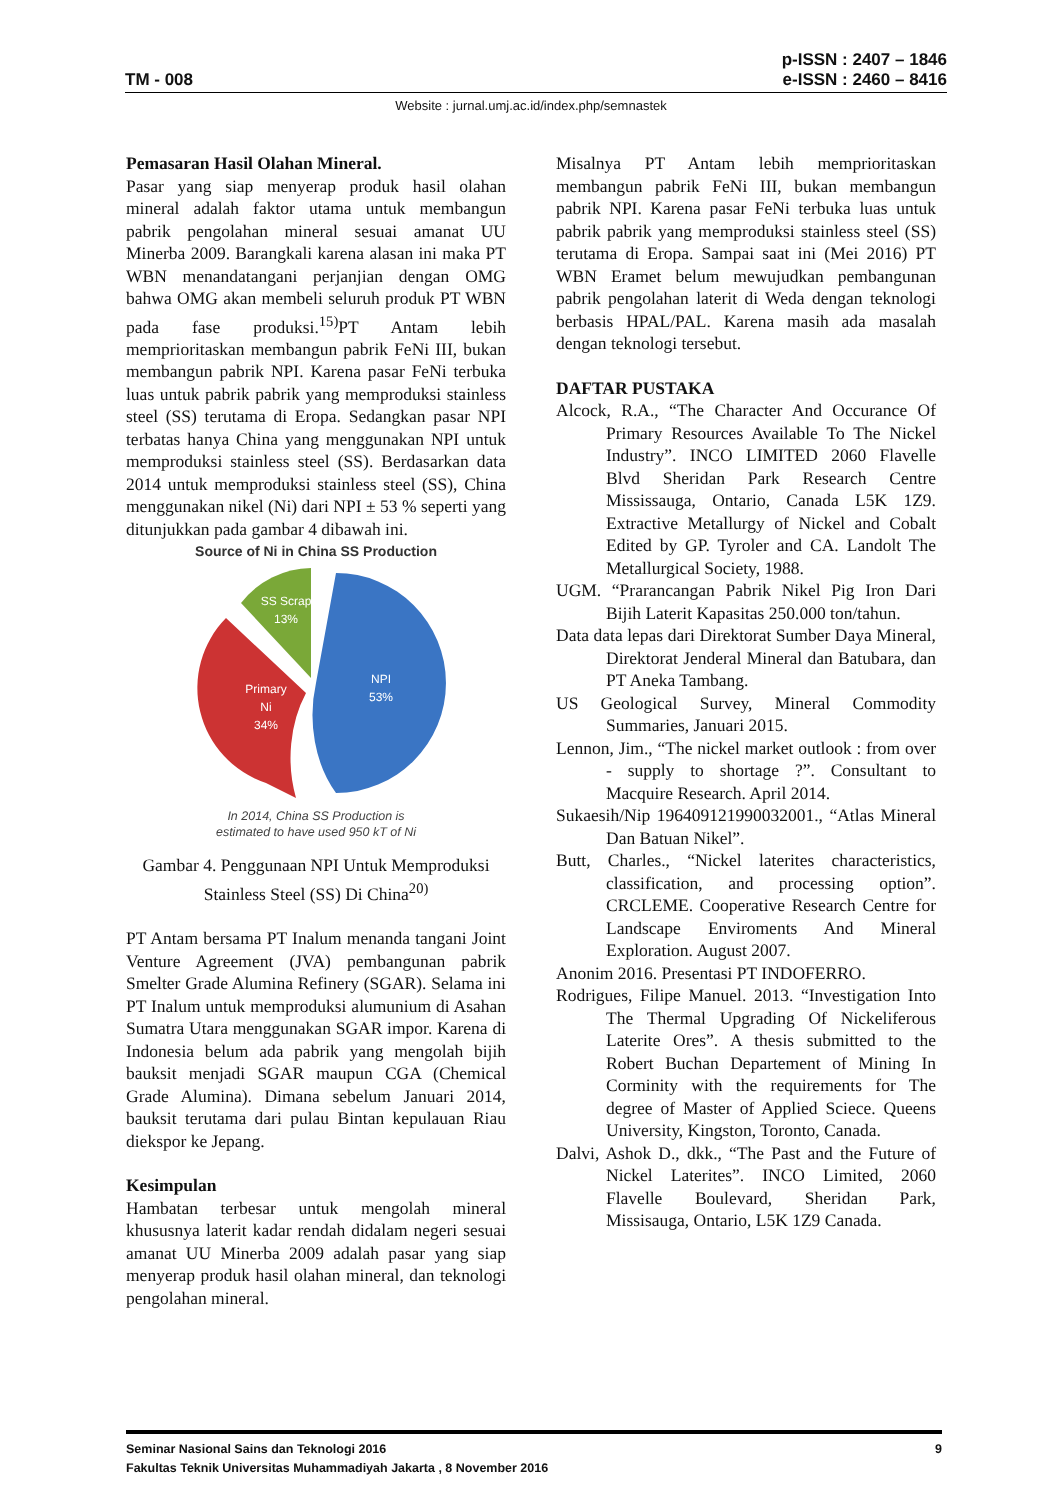TM - 008
p-ISSN : 2407 – 1846
e-ISSN : 2460 – 8416
Website : jurnal.umj.ac.id/index.php/semnastek
Pemasaran Hasil Olahan Mineral.
Pasar yang siap menyerap produk hasil olahan mineral adalah faktor utama untuk membangun pabrik pengolahan mineral sesuai amanat UU Minerba 2009. Barangkali karena alasan ini maka PT WBN menandatangani perjanjian dengan OMG bahwa OMG akan membeli seluruh produk PT WBN pada fase produksi.<sup>15)</sup>PT Antam lebih memprioritaskan membangun pabrik FeNi III, bukan membangun pabrik NPI. Karena pasar FeNi terbuka luas untuk pabrik pabrik yang memproduksi stainless steel (SS) terutama di Eropa. Sedangkan pasar NPI terbatas hanya China yang menggunakan NPI untuk memproduksi stainless steel (SS). Berdasarkan data 2014 untuk memproduksi stainless steel (SS), China menggunakan nikel (Ni) dari NPI ± 53 % seperti yang ditunjukkan pada gambar 4 dibawah ini.
Source of Ni in China SS Production
NPI
53%
Primary
Ni
34%
SS Scrap
13%
In 2014, China SS Production is
estimated to have used 950 kT of Ni
Gambar 4. Penggunaan NPI Untuk Memproduksi Stainless Steel (SS) Di China<sup>20)</sup>
PT Antam bersama PT Inalum menanda tangani Joint Venture Agreement (JVA) pembangunan pabrik Smelter Grade Alumina Refinery (SGAR). Selama ini PT Inalum untuk memproduksi alumunium di Asahan Sumatra Utara menggunakan SGAR impor. Karena di Indonesia belum ada pabrik yang mengolah bijih bauksit menjadi SGAR maupun CGA (Chemical Grade Alumina). Dimana sebelum Januari 2014, bauksit terutama dari pulau Bintan kepulauan Riau diekspor ke Jepang.
Kesimpulan
Hambatan terbesar untuk mengolah mineral khususnya laterit kadar rendah didalam negeri sesuai amanat UU Minerba 2009 adalah pasar yang siap menyerap produk hasil olahan mineral, dan teknologi pengolahan mineral.
Misalnya PT Antam lebih memprioritaskan membangun pabrik FeNi III, bukan membangun pabrik NPI. Karena pasar FeNi terbuka luas untuk pabrik pabrik yang memproduksi stainless steel (SS) terutama di Eropa. Sampai saat ini (Mei 2016) PT WBN Eramet belum mewujudkan pembangunan pabrik pengolahan laterit di Weda dengan teknologi berbasis HPAL/PAL. Karena masih ada masalah dengan teknologi tersebut.
DAFTAR PUSTAKA
Alcock, R.A., “The Character And Occurance Of Primary Resources Available To The Nickel Industry”. INCO LIMITED 2060 Flavelle Blvd Sheridan Park Research Centre Mississauga, Ontario, Canada L5K 1Z9. Extractive Metallurgy of Nickel and Cobalt Edited by GP. Tyroler and CA. Landolt The Metallurgical Society, 1988.
UGM. “Prarancangan Pabrik Nikel Pig Iron Dari Bijih Laterit Kapasitas 250.000 ton/tahun.
Data data lepas dari Direktorat Sumber Daya Mineral, Direktorat Jenderal Mineral dan Batubara, dan PT Aneka Tambang.
US Geological Survey, Mineral Commodity Summaries, Januari 2015.
Lennon, Jim., “The nickel market outlook : from over - supply to shortage ?”. Consultant to Macquire Research. April 2014.
Sukaesih/Nip 196409121990032001., “Atlas Mineral Dan Batuan Nikel”.
Butt, Charles., “Nickel laterites characteristics, classification, and processing option”. CRCLEME. Cooperative Research Centre for Landscape Enviroments And Mineral Exploration. August 2007.
Anonim 2016. Presentasi PT INDOFERRO.
Rodrigues, Filipe Manuel. 2013. “Investigation Into The Thermal Upgrading Of Nickeliferous Laterite Ores”. A thesis submitted to the Robert Buchan Departement of Mining In Corminity with the requirements for The degree of Master of Applied Sciece. Queens University, Kingston, Toronto, Canada.
Dalvi, Ashok D., dkk., “The Past and the Future of Nickel Laterites”. INCO Limited, 2060 Flavelle Boulevard, Sheridan Park, Missisauga, Ontario, L5K 1Z9 Canada.
Seminar Nasional Sains dan Teknologi 2016 9
Fakultas Teknik Universitas Muhammadiyah Jakarta , 8 November 2016